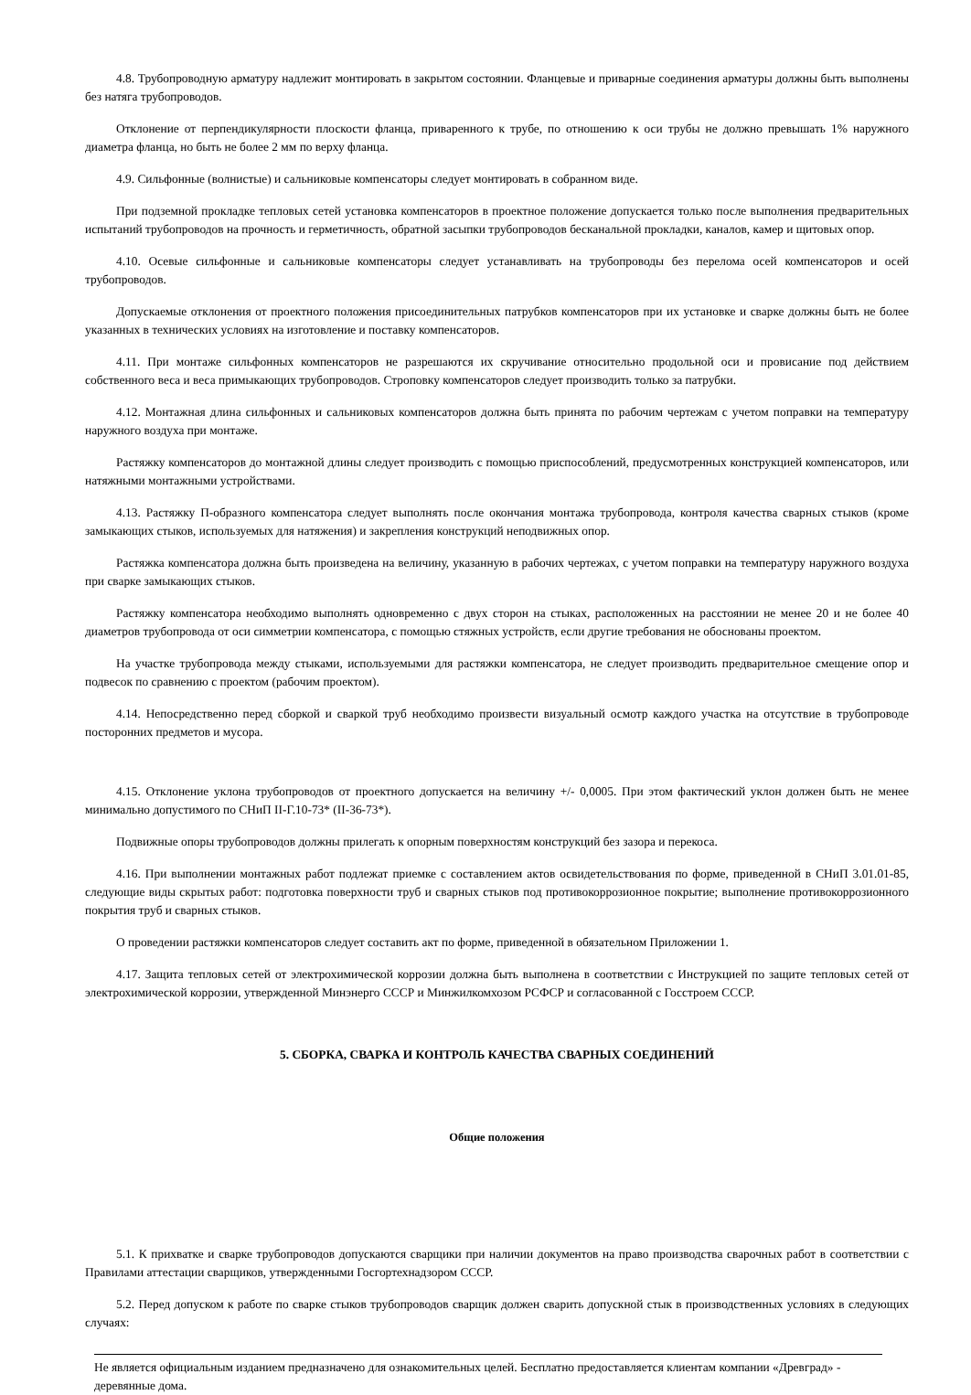4.8. Трубопроводную арматуру надлежит монтировать в закрытом состоянии. Фланцевые и приварные соединения арматуры должны быть выполнены без натяга трубопроводов.
Отклонение от перпендикулярности плоскости фланца, приваренного к трубе, по отношению к оси трубы не должно превышать 1% наружного диаметра фланца, но быть не более 2 мм по верху фланца.
4.9. Сильфонные (волнистые) и сальниковые компенсаторы следует монтировать в собранном виде.
При подземной прокладке тепловых сетей установка компенсаторов в проектное положение допускается только после выполнения предварительных испытаний трубопроводов на прочность и герметичность, обратной засыпки трубопроводов бесканальной прокладки, каналов, камер и щитовых опор.
4.10. Осевые сильфонные и сальниковые компенсаторы следует устанавливать на трубопроводы без перелома осей компенсаторов и осей трубопроводов.
Допускаемые отклонения от проектного положения присоединительных патрубков компенсаторов при их установке и сварке должны быть не более указанных в технических условиях на изготовление и поставку компенсаторов.
4.11. При монтаже сильфонных компенсаторов не разрешаются их скручивание относительно продольной оси и провисание под действием собственного веса и веса примыкающих трубопроводов. Строповку компенсаторов следует производить только за патрубки.
4.12. Монтажная длина сильфонных и сальниковых компенсаторов должна быть принята по рабочим чертежам с учетом поправки на температуру наружного воздуха при монтаже.
Растяжку компенсаторов до монтажной длины следует производить с помощью приспособлений, предусмотренных конструкцией компенсаторов, или натяжными монтажными устройствами.
4.13. Растяжку П-образного компенсатора следует выполнять после окончания монтажа трубопровода, контроля качества сварных стыков (кроме замыкающих стыков, используемых для натяжения) и закрепления конструкций неподвижных опор.
Растяжка компенсатора должна быть произведена на величину, указанную в рабочих чертежах, с учетом поправки на температуру наружного воздуха при сварке замыкающих стыков.
Растяжку компенсатора необходимо выполнять одновременно с двух сторон на стыках, расположенных на расстоянии не менее 20 и не более 40 диаметров трубопровода от оси симметрии компенсатора, с помощью стяжных устройств, если другие требования не обоснованы проектом.
На участке трубопровода между стыками, используемыми для растяжки компенсатора, не следует производить предварительное смещение опор и подвесок по сравнению с проектом (рабочим проектом).
4.14. Непосредственно перед сборкой и сваркой труб необходимо произвести визуальный осмотр каждого участка на отсутствие в трубопроводе посторонних предметов и мусора.
4.15. Отклонение уклона трубопроводов от проектного допускается на величину +/- 0,0005. При этом фактический уклон должен быть не менее минимально допустимого по СНиП II-Г.10-73* (II-36-73*).
Подвижные опоры трубопроводов должны прилегать к опорным поверхностям конструкций без зазора и перекоса.
4.16. При выполнении монтажных работ подлежат приемке с составлением актов освидетельствования по форме, приведенной в СНиП 3.01.01-85, следующие виды скрытых работ: подготовка поверхности труб и сварных стыков под противокоррозионное покрытие; выполнение противокоррозионного покрытия труб и сварных стыков.
О проведении растяжки компенсаторов следует составить акт по форме, приведенной в обязательном Приложении 1.
4.17. Защита тепловых сетей от электрохимической коррозии должна быть выполнена в соответствии с Инструкцией по защите тепловых сетей от электрохимической коррозии, утвержденной Минэнерго СССР и Минжилкомхозом РСФСР и согласованной с Госстроем СССР.
5. СБОРКА, СВАРКА И КОНТРОЛЬ КАЧЕСТВА СВАРНЫХ СОЕДИНЕНИЙ
Общие положения
5.1. К прихватке и сварке трубопроводов допускаются сварщики при наличии документов на право производства сварочных работ в соответствии с Правилами аттестации сварщиков, утвержденными Госгортехнадзором СССР.
5.2. Перед допуском к работе по сварке стыков трубопроводов сварщик должен сварить допускной стык в производственных условиях в следующих случаях:
Не является официальным изданием предназначено для ознакомительных целей. Бесплатно предоставляется клиентам компании «Древград» - деревянные дома.